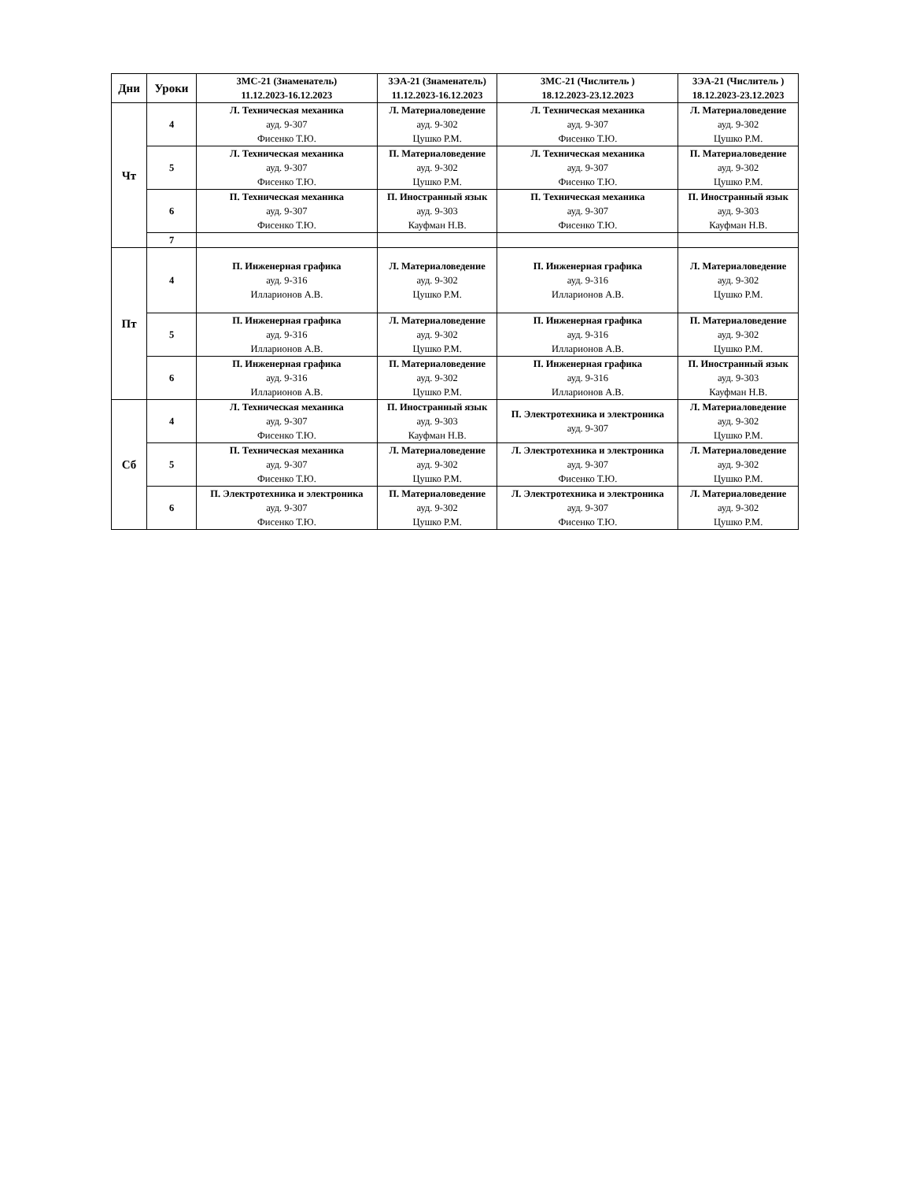| Дни | Уроки | 3МС-21 (Знаменатель) 11.12.2023-16.12.2023 | 3ЭА-21 (Знаменатель) 11.12.2023-16.12.2023 | 3МС-21 (Числитель ) 18.12.2023-23.12.2023 | 3ЭА-21 (Числитель ) 18.12.2023-23.12.2023 |
| --- | --- | --- | --- | --- | --- |
| Чт | 4 | Л. Техническая механика ауд. 9-307 Фисенко Т.Ю. | Л. Материаловедение ауд. 9-302 Цушко Р.М. | Л. Техническая механика ауд. 9-307 Фисенко Т.Ю. | Л. Материаловедение ауд. 9-302 Цушко Р.М. |
| | 5 | Л. Техническая механика ауд. 9-307 Фисенко Т.Ю. | П. Материаловедение ауд. 9-302 Цушко Р.М. | Л. Техническая механика ауд. 9-307 Фисенко Т.Ю. | П. Материаловедение ауд. 9-302 Цушко Р.М. |
| | 6 | П. Техническая механика ауд. 9-307 Фисенко Т.Ю. | П. Иностранный язык ауд. 9-303 Кауфман Н.В. | П. Техническая механика ауд. 9-307 Фисенко Т.Ю. | П. Иностранный язык ауд. 9-303 Кауфман Н.В. |
| | 7 | | | | |
| Пт | 4 | П. Инженерная графика ауд. 9-316 Илларионов А.В. | Л. Материаловедение ауд. 9-302 Цушко Р.М. | П. Инженерная графика ауд. 9-316 Илларионов А.В. | Л. Материаловедение ауд. 9-302 Цушко Р.М. |
| | 5 | П. Инженерная графика ауд. 9-316 Илларионов А.В. | Л. Материаловедение ауд. 9-302 Цушко Р.М. | П. Инженерная графика ауд. 9-316 Илларионов А.В. | П. Материаловедение ауд. 9-302 Цушко Р.М. |
| | 6 | П. Инженерная графика ауд. 9-316 Илларионов А.В. | П. Материаловедение ауд. 9-302 Цушко Р.М. | П. Инженерная графика ауд. 9-316 Илларионов А.В. | П. Иностранный язык ауд. 9-303 Кауфман Н.В. |
| Сб | 4 | Л. Техническая механика ауд. 9-307 Фисенко Т.Ю. | П. Иностранный язык ауд. 9-303 Кауфман Н.В. | П. Электротехника и электроника ауд. 9-307 | Л. Материаловедение ауд. 9-302 Цушко Р.М. |
| | 5 | П. Техническая механика ауд. 9-307 Фисенко Т.Ю. | Л. Материаловедение ауд. 9-302 Цушко Р.М. | Л. Электротехника и электроника ауд. 9-307 Фисенко Т.Ю. | Л. Материаловедение ауд. 9-302 Цушко Р.М. |
| | 6 | П. Электротехника и электроника ауд. 9-307 Фисенко Т.Ю. | П. Материаловедение ауд. 9-302 Цушко Р.М. | Л. Электротехника и электроника ауд. 9-307 Фисенко Т.Ю. | Л. Материаловедение ауд. 9-302 Цушко Р.М. |